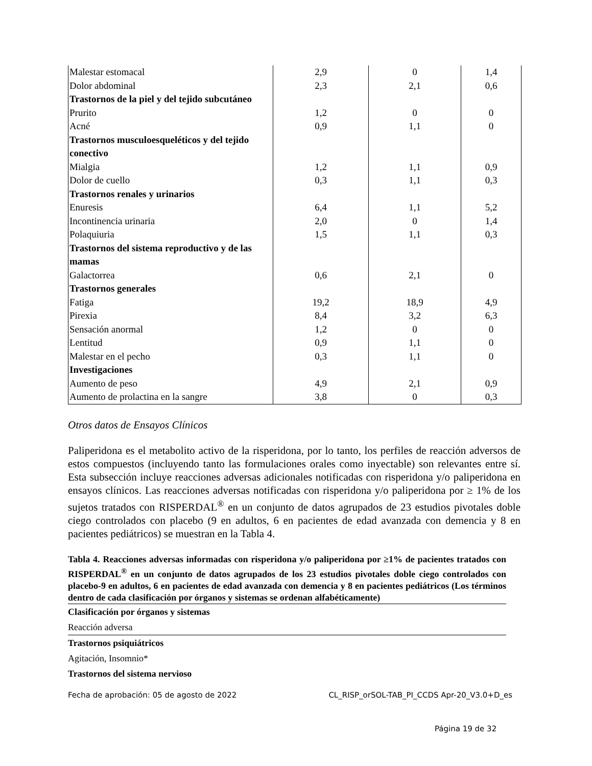| Malestar estomacal | 2,9 | 0 | 1,4 |
| Dolor abdominal | 2,3 | 2,1 | 0,6 |
| Trastornos de la piel y del tejido subcutáneo | | | |
| Prurito | 1,2 | 0 | 0 |
| Acné | 0,9 | 1,1 | 0 |
| Trastornos musculoesqueléticos y del tejido conectivo | | | |
| Mialgia | 1,2 | 1,1 | 0,9 |
| Dolor de cuello | 0,3 | 1,1 | 0,3 |
| Trastornos renales y urinarios | | | |
| Enuresis | 6,4 | 1,1 | 5,2 |
| Incontinencia urinaria | 2,0 | 0 | 1,4 |
| Polaquiuria | 1,5 | 1,1 | 0,3 |
| Trastornos del sistema reproductivo y de las mamas | | | |
| Galactorrea | 0,6 | 2,1 | 0 |
| Trastornos generales | | | |
| Fatiga | 19,2 | 18,9 | 4,9 |
| Pirexia | 8,4 | 3,2 | 6,3 |
| Sensación anormal | 1,2 | 0 | 0 |
| Lentitud | 0,9 | 1,1 | 0 |
| Malestar en el pecho | 0,3 | 1,1 | 0 |
| Investigaciones | | | |
| Aumento de peso | 4,9 | 2,1 | 0,9 |
| Aumento de prolactina en la sangre | 3,8 | 0 | 0,3 |
Otros datos de Ensayos Clínicos
Paliperidona es el metabolito activo de la risperidona, por lo tanto, los perfiles de reacción adversos de estos compuestos (incluyendo tanto las formulaciones orales como inyectable) son relevantes entre sí. Esta subsección incluye reacciones adversas adicionales notificadas con risperidona y/o paliperidona en ensayos clínicos. Las reacciones adversas notificadas con risperidona y/o paliperidona por ≥ 1% de los sujetos tratados con RISPERDAL<sup>®</sup> en un conjunto de datos agrupados de 23 estudios pivotales doble ciego controlados con placebo (9 en adultos, 6 en pacientes de edad avanzada con demencia y 8 en pacientes pediátricos) se muestran en la Tabla 4.
Tabla 4. Reacciones adversas informadas con risperidona y/o paliperidona por ≥1% de pacientes tratados con RISPERDAL<sup>®</sup> en un conjunto de datos agrupados de los 23 estudios pivotales doble ciego controlados con placebo-9 en adultos, 6 en pacientes de edad avanzada con demencia y 8 en pacientes pediátricos (Los términos dentro de cada clasificación por órganos y sistemas se ordenan alfabéticamente)
| Clasificación por órganos y sistemas |
| --- |
| Reacción adversa |
| Trastornos psiquiátricos |
| Agitación, Insomnio* |
| Trastornos del sistema nervioso |
Fecha de aprobación: 05 de agosto de 2022 CL_RISP_orSOL-TAB_PI_CCDS Apr-20_V3.0+D_es
Página 19 de 32